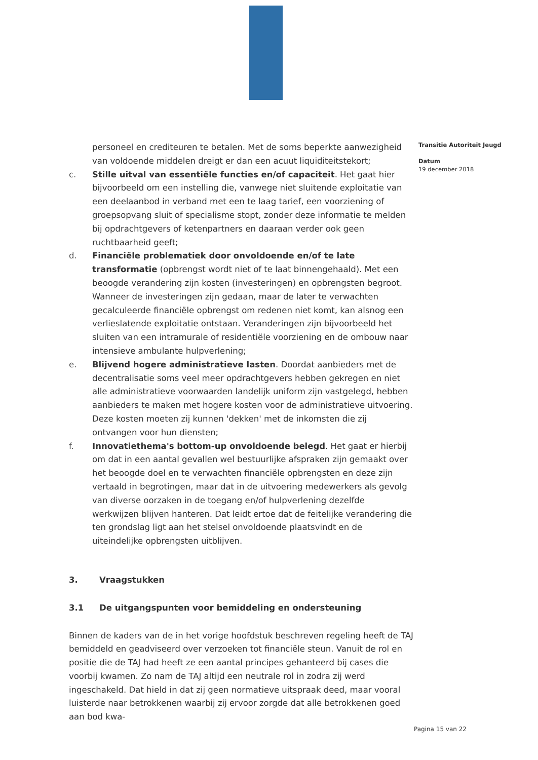personeel en crediteuren te betalen. Met de soms beperkte aanwezigheid van voldoende middelen dreigt er dan een acuut liquiditeitstekort;
c. Stille uitval van essentiële functies en/of capaciteit. Het gaat hier bijvoorbeeld om een instelling die, vanwege niet sluitende exploitatie van een deelaanbod in verband met een te laag tarief, een voorziening of groepsopvang sluit of specialisme stopt, zonder deze informatie te melden bij opdrachtgevers of ketenpartners en daaraan verder ook geen ruchtbaarheid geeft;
d. Financiële problematiek door onvoldoende en/of te late transformatie (opbrengst wordt niet of te laat binnengehaald). Met een beoogde verandering zijn kosten (investeringen) en opbrengsten begroot. Wanneer de investeringen zijn gedaan, maar de later te verwachten gecalculeerde financiële opbrengst om redenen niet komt, kan alsnog een verlieslatende exploitatie ontstaan. Veranderingen zijn bijvoorbeeld het sluiten van een intramurale of residentiële voorziening en de ombouw naar intensieve ambulante hulpverlening;
e. Blijvend hogere administratieve lasten. Doordat aanbieders met de decentralisatie soms veel meer opdrachtgevers hebben gekregen en niet alle administratieve voorwaarden landelijk uniform zijn vastgelegd, hebben aanbieders te maken met hogere kosten voor de administratieve uitvoering. Deze kosten moeten zij kunnen 'dekken' met de inkomsten die zij ontvangen voor hun diensten;
f. Innovatiethema's bottom-up onvoldoende belegd. Het gaat er hierbij om dat in een aantal gevallen wel bestuurlijke afspraken zijn gemaakt over het beoogde doel en te verwachten financiële opbrengsten en deze zijn vertaald in begrotingen, maar dat in de uitvoering medewerkers als gevolg van diverse oorzaken in de toegang en/of hulpverlening dezelfde werkwijzen blijven hanteren. Dat leidt ertoe dat de feitelijke verandering die ten grondslag ligt aan het stelsel onvoldoende plaatsvindt en de uiteindelijke opbrengsten uitblijven.
3. Vraagstukken
3.1 De uitgangspunten voor bemiddeling en ondersteuning
Binnen de kaders van de in het vorige hoofdstuk beschreven regeling heeft de TAJ bemiddeld en geadviseerd over verzoeken tot financiële steun. Vanuit de rol en positie die de TAJ had heeft ze een aantal principes gehanteerd bij cases die voorbij kwamen. Zo nam de TAJ altijd een neutrale rol in zodra zij werd ingeschakeld. Dat hield in dat zij geen normatieve uitspraak deed, maar vooral luisterde naar betrokkenen waarbij zij ervoor zorgde dat alle betrokkenen goed aan bod kwa-
Transitie Autoriteit Jeugd
Datum
19 december 2018
Pagina 15 van 22